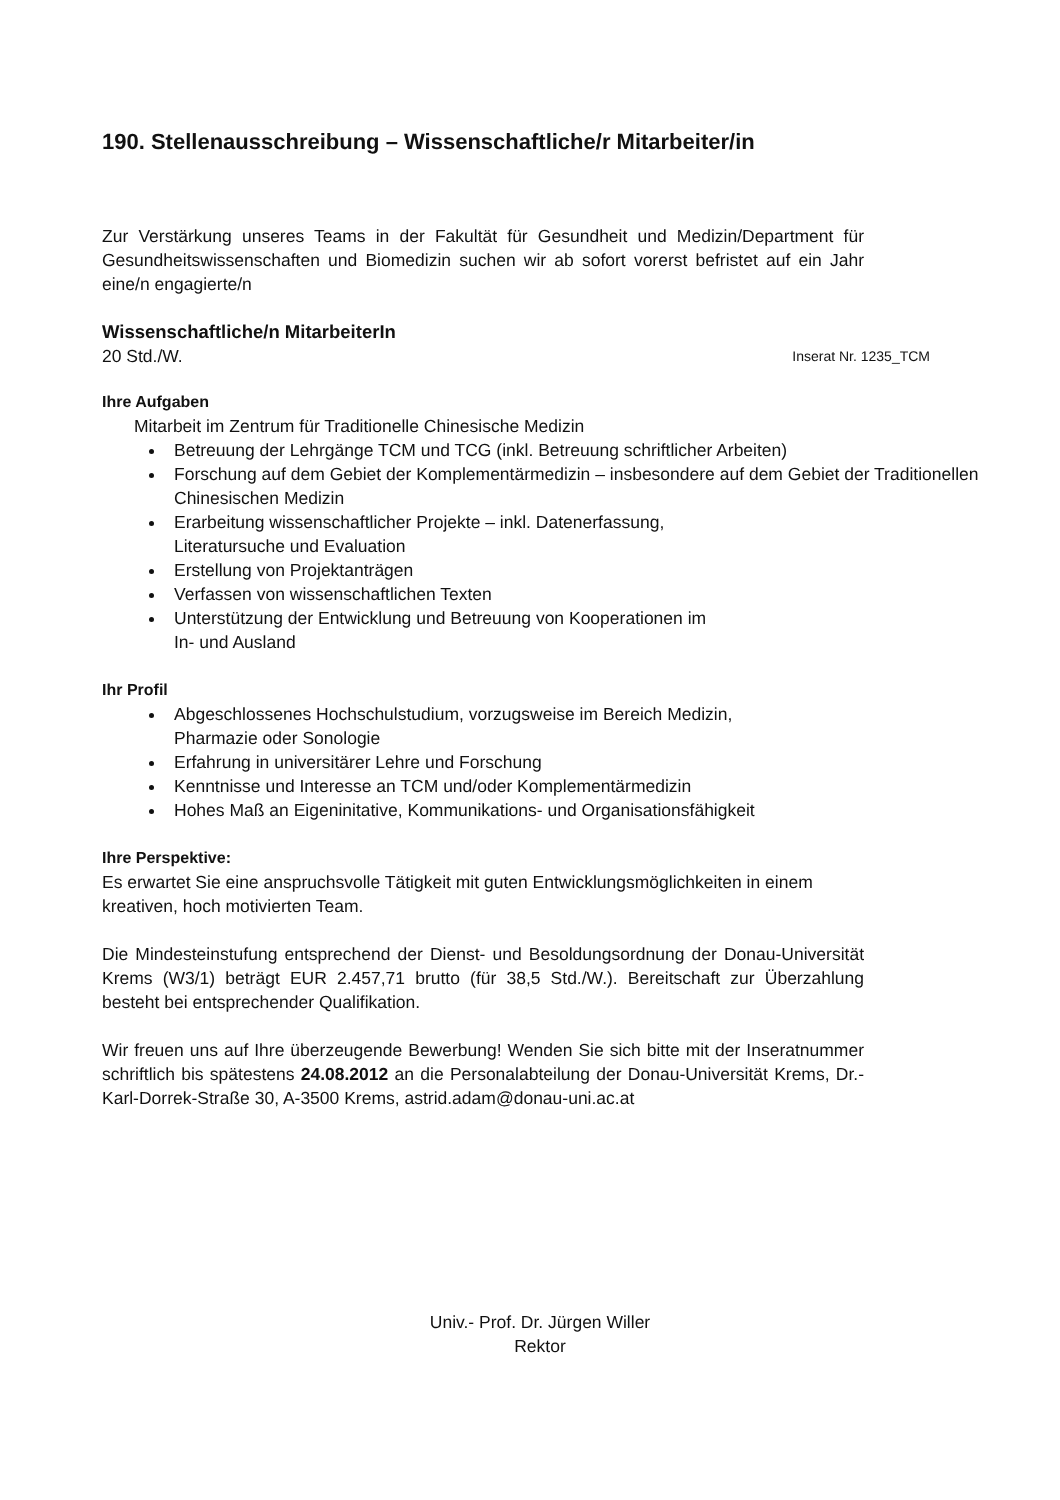190. Stellenausschreibung – Wissenschaftliche/r Mitarbeiter/in
Zur Verstärkung unseres Teams in der Fakultät für Gesundheit und Medizin/Department für Gesundheitswissenschaften und Biomedizin suchen wir ab sofort vorerst befristet auf ein Jahr eine/n engagierte/n
Wissenschaftliche/n MitarbeiterIn
20 Std./W. Inserat Nr. 1235_TCM
Ihre Aufgaben
Mitarbeit im Zentrum für Traditionelle Chinesische Medizin
Betreuung der Lehrgänge TCM und TCG (inkl. Betreuung schriftlicher Arbeiten)
Forschung auf dem Gebiet der Komplementärmedizin – insbesondere auf dem Gebiet der Traditionellen Chinesischen Medizin
Erarbeitung wissenschaftlicher Projekte – inkl. Datenerfassung,
Literatursuche und Evaluation
Erstellung von Projektanträgen
Verfassen von wissenschaftlichen Texten
Unterstützung der Entwicklung und Betreuung von Kooperationen im
In- und Ausland
Ihr Profil
Abgeschlossenes Hochschulstudium, vorzugsweise im Bereich Medizin,
Pharmazie oder Sonologie
Erfahrung in universitärer Lehre und Forschung
Kenntnisse und Interesse an TCM und/oder Komplementärmedizin
Hohes Maß an Eigeninitative, Kommunikations- und Organisationsfähigkeit
Ihre Perspektive:
Es erwartet Sie eine anspruchsvolle Tätigkeit mit guten Entwicklungsmöglichkeiten in einem kreativen, hoch motivierten Team.
Die Mindesteinstufung entsprechend der Dienst- und Besoldungsordnung der Donau-Universität Krems (W3/1) beträgt EUR 2.457,71 brutto (für 38,5 Std./W.). Bereitschaft zur Überzahlung besteht bei entsprechender Qualifikation.
Wir freuen uns auf Ihre überzeugende Bewerbung! Wenden Sie sich bitte mit der Inseratnummer schriftlich bis spätestens 24.08.2012 an die Personalabteilung der Donau-Universität Krems, Dr.-Karl-Dorrek-Straße 30, A-3500 Krems, astrid.adam@donau-uni.ac.at
Univ.- Prof. Dr. Jürgen Willer
Rektor